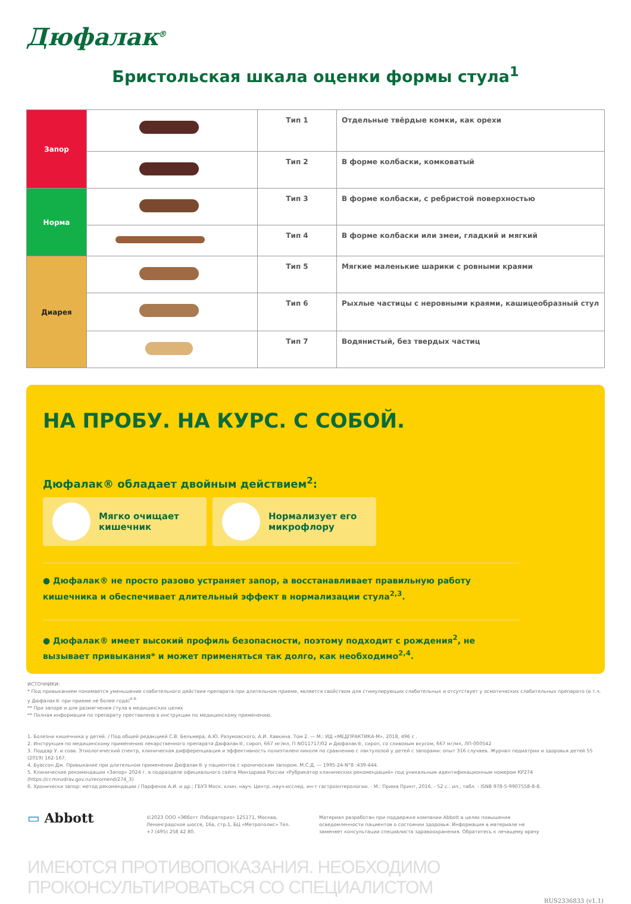Дюфалак<sup>®</sup>
Бристольская шкала оценки формы стула<sup>1</sup>
| Запор | | Тип 1 | Отдельные твёрдые комки, как орехи |
| | | Тип 2 | В форме колбаски, комковатый |
| Норма | | Тип 3 | В форме колбаски, с ребристой поверхностью |
| | | Тип 4 | В форме колбаски или змеи, гладкий и мягкий |
| Диарея | | Тип 5 | Мягкие маленькие шарики с ровными краями |
| | | Тип 6 | Рыхлые частицы с неровными краями, кашицеобразный стул |
| | | Тип 7 | Водянистый, без твердых частиц |
НА ПРОБУ. НА КУРС. С СОБОЙ.
Дюфалак® обладает двойным действием<sup>2</sup>:
Мягко очищает кишечник Нормализует его микрофлору
● Дюфалак® не просто разово устраняет запор, а восстанавливает правильную работу кишечника и обеспечивает длительный эффект в нормализации стула<sup>2,3</sup>.
● Дюфалак® имеет высокий профиль безопасности, поэтому подходит с рождения<sup>2</sup>, не вызывает привыкания* и может применяться так долго, как необходимо<sup>2,4</sup>.
ИСТОЧНИКИ:
* Под привыканием понимается уменьшение слабительного действия препарата при длительном приеме, является свойством для стимулирующих слабительных и отсутствует у осмотических слабительных препарато (в т.ч. у Дюфалак® при приеме не более года)<sup>4-6</sup>
** При запоре и для размягчения стула в медицинских целях
** Полная информация по препарату преставлена в инструкции по медицинскому применению.
1. Болезни кишечника у детей. / Под общей редакцией С.В. Бельмера, А.Ю. Разумовского, А.И. Хавкина. Том 2. — М.: ИД «МЕДПРАКТИКА-М», 2018, 496 с .
2. Инструкция по медицинскому применению лекарственного препарата Дюфалак®, сироп, 667 мг/мл, П NO11717/02 и Дюфалак®, сироп, со сливовым вкусом, 667 мг/мл, ЛП-000542
3. Поддар У. и соав. Этиологический спектр, клиническая дифференциация и эффективность полиэтиленгликоля по сравнению с лактулозой у детей с запорами: опыт 316 случаев. Журнал педиатрии и здоровья детей 55 (2019) 162-167.
4. Буассон Дж. Привыкание при длительном применении Дюфалак® у пациентов с хроническим запором. М.С.Д. — 1995-24-N°8 :439-444.
5. Клинические рекомендации «Запор» 2024 г. в подразделе официального сайта Минздрава России «Рубрикатор клинических рекомендаций» под уникальным идентификационным номером КР274 (https://cr.minzdrav.gov.ru/recomend/274_3)
6. Хронически запор: метод рекомендации / Парфенов А.И. и др.; ГБУЗ Моск. клин. науч. Центр. науч-исслед. ин-т гастроэнтерологии. - М.: Прима Принт, 2016. - 52 с.: ил., табл. - ISNB 978-5-9907558-8-8.
▭ Abbott
©2023 ООО «Эбботт Лэбораториз» 125171, Москва, Ленинградское шоссе, 16а, стр.1, БЦ «Метрополис» Тел. +7 (495) 258 42 80.
Материал разработан при поддержке компании Abbott в целях повышения осведомленности пациентов о состоянии здоровья. Информация в материале не заменяет консультации специалиста здравоохранения. Обратитесь к лечащему врачу
ИМЕЮТСЯ ПРОТИВОПОКАЗАНИЯ. НЕОБХОДИМО ПРОКОНСУЛЬТИРОВАТЬСЯ СО СПЕЦИАЛИСТОМ
RUS2336833 (v1.1)